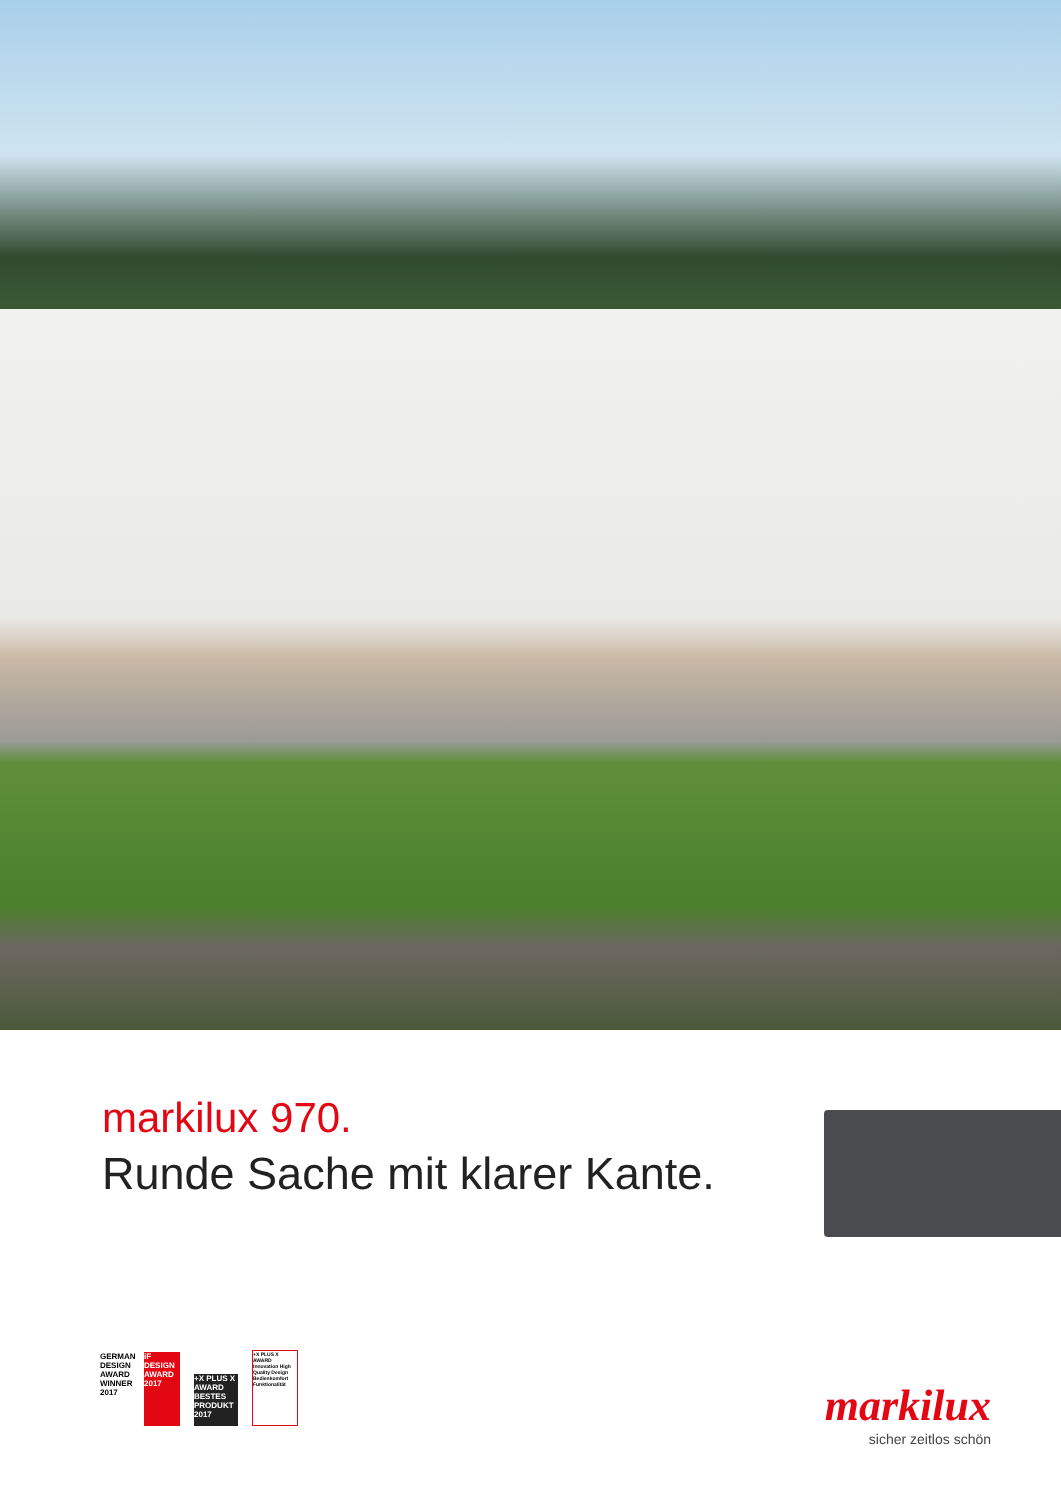markilux 970.
Runde Sache mit klarer Kante.
GERMAN DESIGN AWARD WINNER 2017
iF DESIGN AWARD 2017
+X PLUS X AWARD BESTES PRODUKT 2017
+X PLUS X AWARD Innovation High Quality Design Bedienkomfort Funktionalität
markilux
sicher zeitlos schön